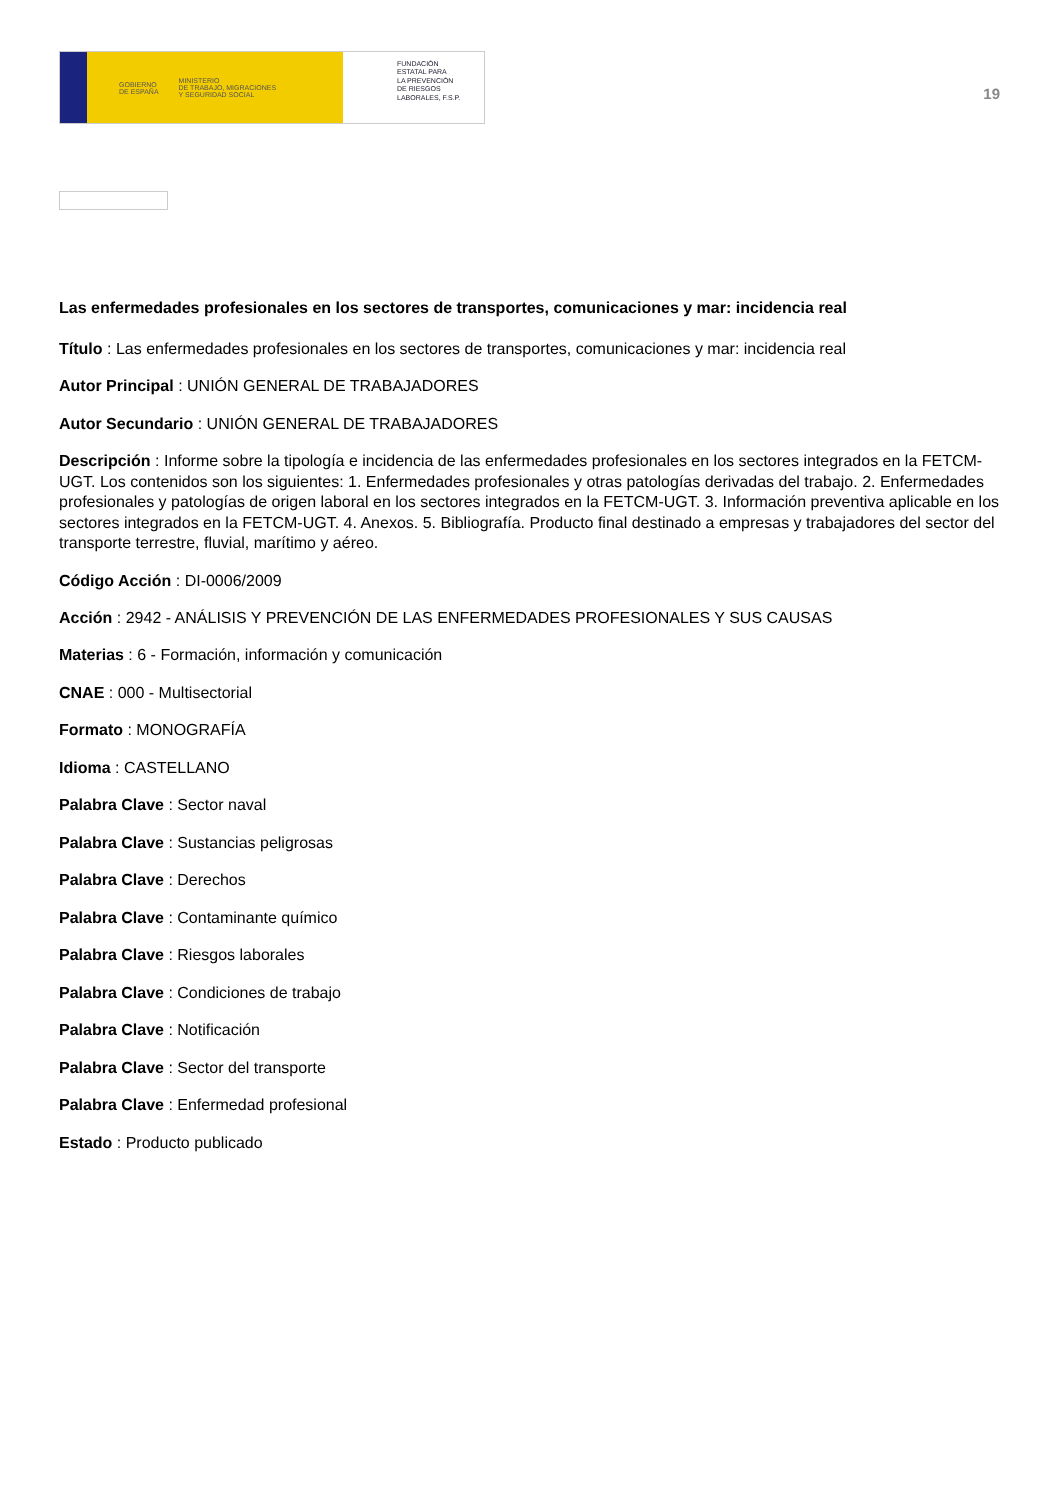GOBIERNO
DE ESPAÑA MINISTERIO
DE TRABAJO, MIGRACIONES
Y SEGURIDAD SOCIAL
FUNDACIÓN
ESTATAL PARA
LA PREVENCIÓN
DE RIESGOS
LABORALES, F.S.P.
19
Las enfermedades profesionales en los sectores de transportes, comunicaciones y mar: incidencia real
Título : Las enfermedades profesionales en los sectores de transportes, comunicaciones y mar: incidencia real
Autor Principal : UNIÓN GENERAL DE TRABAJADORES
Autor Secundario : UNIÓN GENERAL DE TRABAJADORES
Descripción : Informe sobre la tipología e incidencia de las enfermedades profesionales en los sectores integrados en la FETCM-UGT. Los contenidos son los siguientes: 1. Enfermedades profesionales y otras patologías derivadas del trabajo. 2. Enfermedades profesionales y patologías de origen laboral en los sectores integrados en la FETCM-UGT. 3. Información preventiva aplicable en los sectores integrados en la FETCM-UGT. 4. Anexos. 5. Bibliografía. Producto final destinado a empresas y trabajadores del sector del transporte terrestre, fluvial, marítimo y aéreo.
Código Acción : DI-0006/2009
Acción : 2942 - ANÁLISIS Y PREVENCIÓN DE LAS ENFERMEDADES PROFESIONALES Y SUS CAUSAS
Materias : 6 - Formación, información y comunicación
CNAE : 000 - Multisectorial
Formato : MONOGRAFÍA
Idioma : CASTELLANO
Palabra Clave : Sector naval
Palabra Clave : Sustancias peligrosas
Palabra Clave : Derechos
Palabra Clave : Contaminante químico
Palabra Clave : Riesgos laborales
Palabra Clave : Condiciones de trabajo
Palabra Clave : Notificación
Palabra Clave : Sector del transporte
Palabra Clave : Enfermedad profesional
Estado : Producto publicado